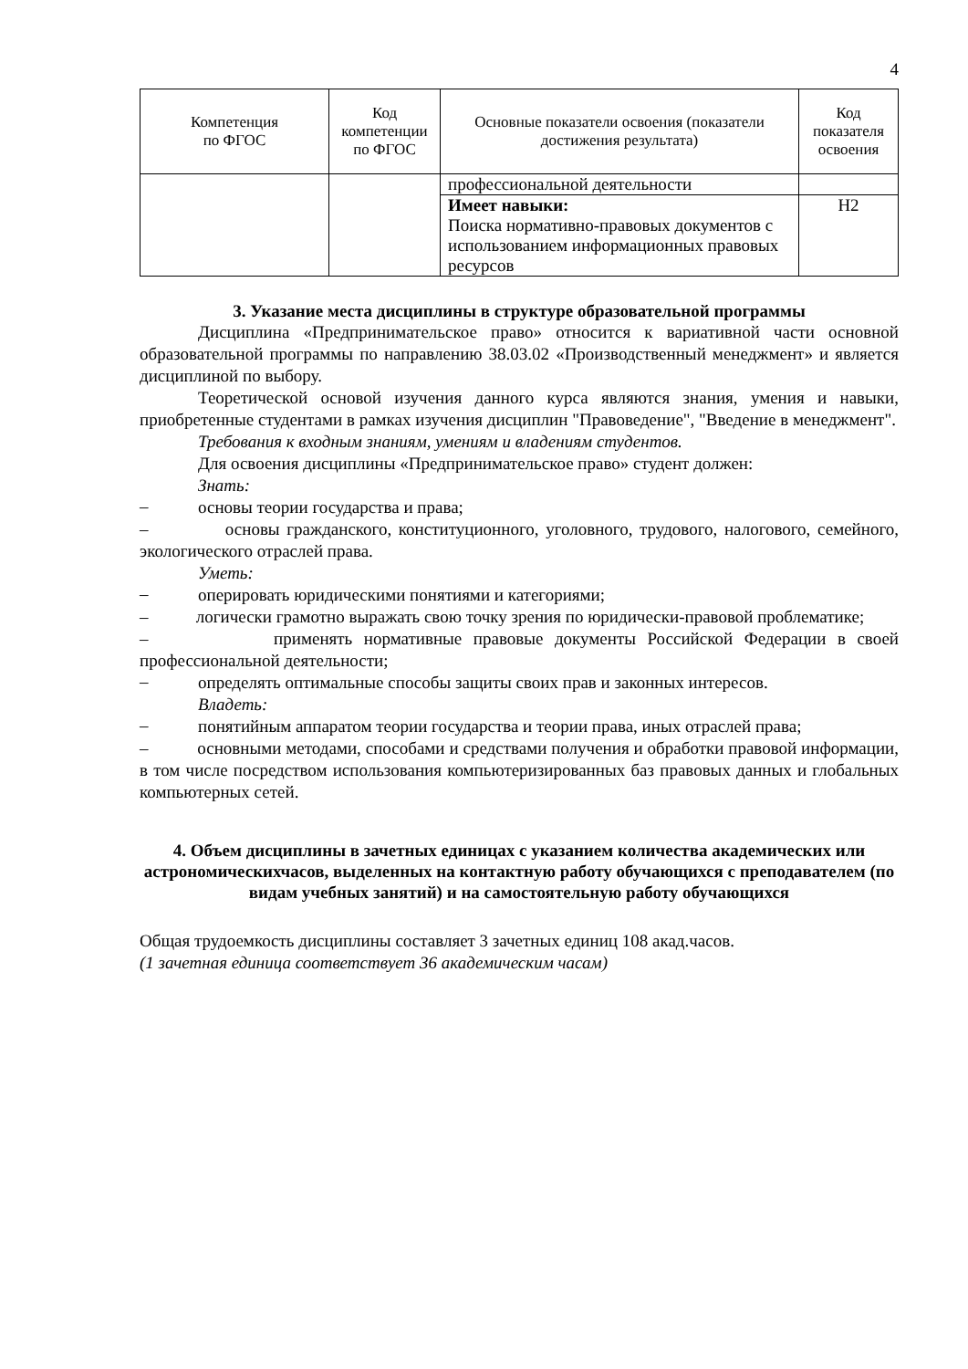4
| Компетенция по ФГОС | Код компетенции по ФГОС | Основные показатели освоения (показатели достижения результата) | Код показателя освоения |
| --- | --- | --- | --- |
| | | профессиональной деятельности | |
| | | Имеет навыки: Поиска нормативно-правовых документов с использованием информационных правовых ресурсов | Н2 |
3. Указание места дисциплины в структуре образовательной программы
Дисциплина «Предпринимательское право» относится к вариативной части основной образовательной программы по направлению 38.03.02 «Производственный менеджмент» и является дисциплиной по выбору.
Теоретической основой изучения данного курса являются знания, умения и навыки, приобретенные студентами в рамках изучения дисциплин "Правоведение", "Введение в менеджмент".
Требования к входным знаниям, умениям и владениям студентов.
Для освоения дисциплины «Предпринимательское право» студент должен:
Знать:
–
основы теории государства и права;
– основы гражданского, конституционного, уголовного, трудового, налогового, семейного, экологического отраслей права.
Уметь:
–
оперировать юридическими понятиями и категориями;
– логически грамотно выражать свою точку зрения по юридически-правовой проблематике;
– применять нормативные правовые документы Российской Федерации в своей профессиональной деятельности;
–
определять оптимальные способы защиты своих прав и законных интересов.
Владеть:
–
понятийным аппаратом теории государства и теории права, иных отраслей права;
– основными методами, способами и средствами получения и обработки правовой информации, в том числе посредством использования компьютеризированных баз правовых данных и глобальных компьютерных сетей.
4. Объем дисциплины в зачетных единицах с указанием количества академических или астрономическихчасов, выделенных на контактную работу обучающихся с преподавателем (по видам учебных занятий) и на самостоятельную работу обучающихся
Общая трудоемкость дисциплины составляет 3 зачетных единиц 108 акад.часов.
(1 зачетная единица соответствует 36 академическим часам)